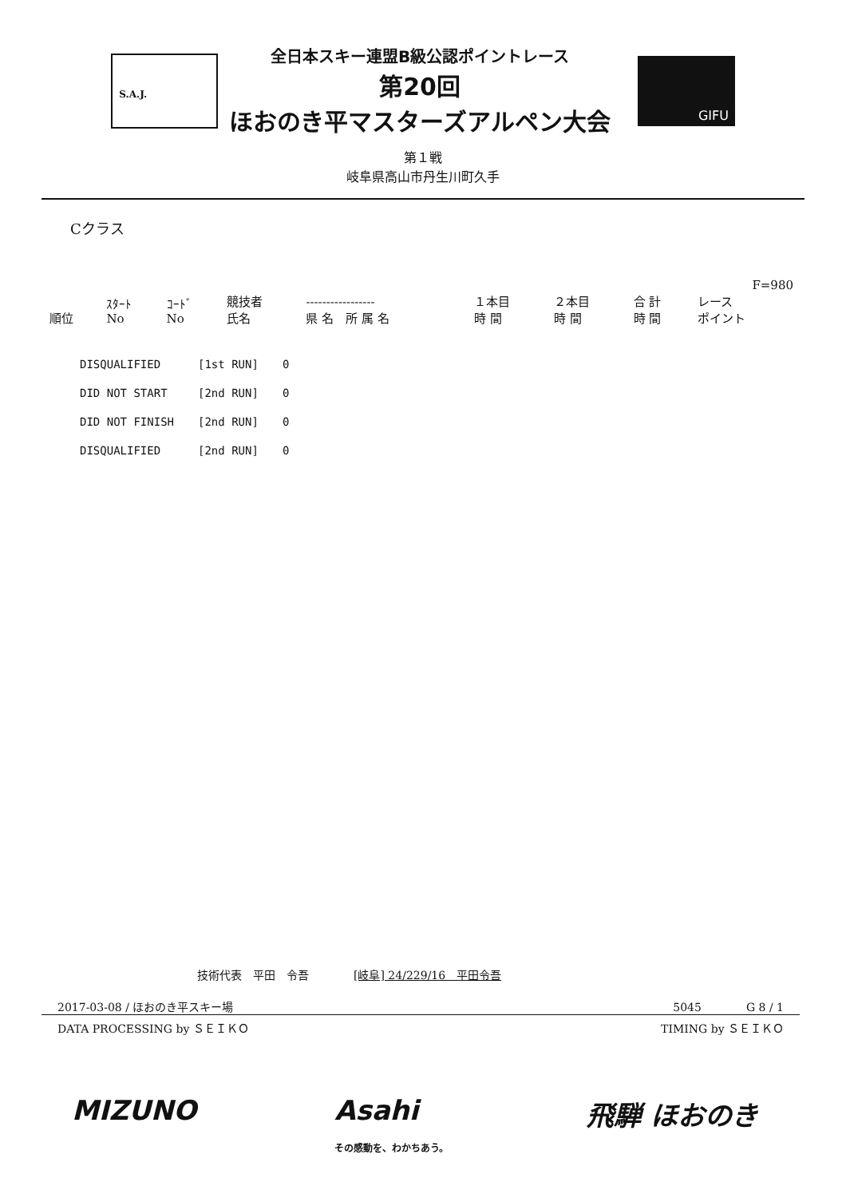S.A.J.
全日本スキー連盟B級公認ポイントレース
第20回
ほおのき平マスターズアルペン大会
GIFU
第１戦
岐阜県高山市丹生川町久手
Cクラス
| | | | | | | | | F=980 |
| 順位 | ｽﾀｰﾄ No | ｺｰﾄﾞ No | 競技者 氏名 | ----------------- 県 名 所 属 名 | １本目 時 間 | ２本目 時 間 | 合 計 時 間 | レース ポイント |
| DISQUALIFIED | [1st RUN] | 0 |
| DID NOT START | [2nd RUN] | 0 |
| DID NOT FINISH | [2nd RUN] | 0 |
| DISQUALIFIED | [2nd RUN] | 0 |
技術代表　平田　令吾　　　　[岐阜] 24/229/16　平田令吾
2017-03-08 / ほおのき平スキー場 5045　　　　G 8 / 1
DATA PROCESSING by ＳＥＩＫＯ TIMING by ＳＥＩＫＯ
MIZUNO Asahi
その感動を、わかちあう。 飛騨 ほおのき